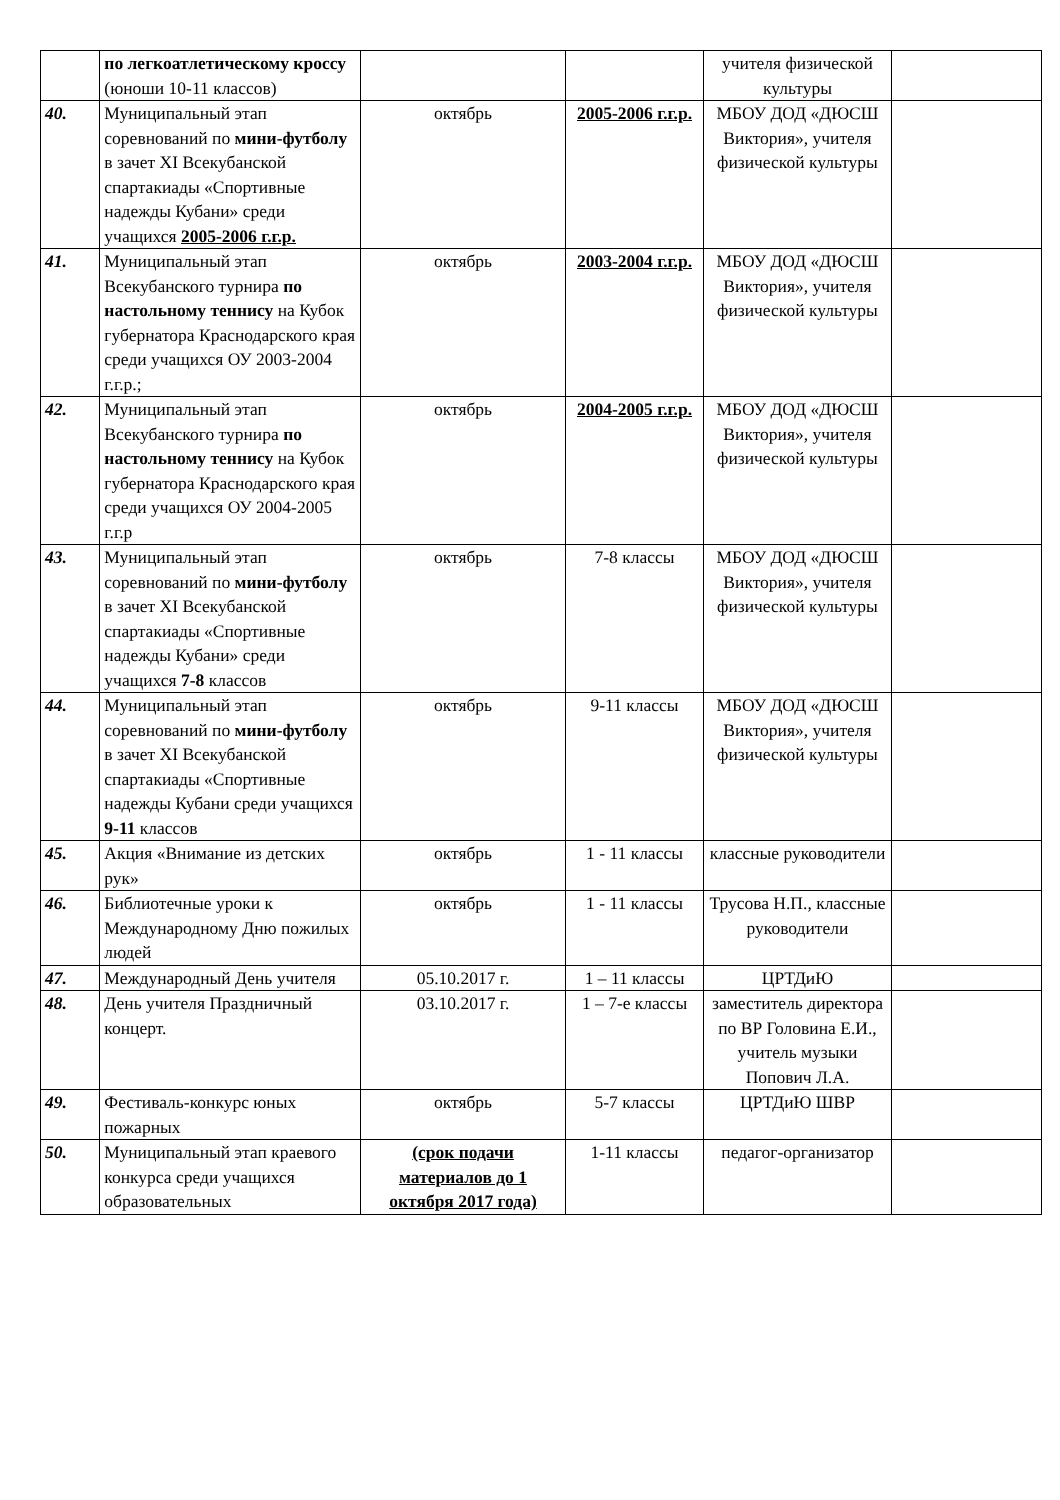| | по легкоатлетическому кроссу (юноши 10-11 классов) | | | учителя физической культуры | |
| 40. | Муниципальный этап соревнований по мини-футболу в зачет XI Всекубанской спартакиады «Спортивные надежды Кубани» среди учащихся 2005-2006 г.г.р. | октябрь | 2005-2006 г.г.р. | МБОУ ДОД «ДЮСШ Виктория», учителя физической культуры | |
| 41. | Муниципальный этап Всекубанского турнира по настольному теннису на Кубок губернатора Краснодарского края среди учащихся ОУ 2003-2004 г.г.р.; | октябрь | 2003-2004 г.г.р. | МБОУ ДОД «ДЮСШ Виктория», учителя физической культуры | |
| 42. | Муниципальный этап Всекубанского турнира по настольному теннису на Кубок губернатора Краснодарского края среди учащихся ОУ 2004-2005 г.г.р | октябрь | 2004-2005 г.г.р. | МБОУ ДОД «ДЮСШ Виктория», учителя физической культуры | |
| 43. | Муниципальный этап соревнований по мини-футболу в зачет XI Всекубанской спартакиады «Спортивные надежды Кубани» среди учащихся 7-8 классов | октябрь | 7-8 классы | МБОУ ДОД «ДЮСШ Виктория», учителя физической культуры | |
| 44. | Муниципальный этап соревнований по мини-футболу в зачет XI Всекубанской спартакиады «Спортивные надежды Кубани среди учащихся 9-11 классов | октябрь | 9-11 классы | МБОУ ДОД «ДЮСШ Виктория», учителя физической культуры | |
| 45. | Акция «Внимание из детских рук» | октябрь | 1 - 11 классы | классные руководители | |
| 46. | Библиотечные уроки к Международному Дню пожилых людей | октябрь | 1 - 11 классы | Трусова Н.П., классные руководители | |
| 47. | Международный День учителя | 05.10.2017 г. | 1 – 11 классы | ЦРТДиЮ | |
| 48. | День учителя Праздничный концерт. | 03.10.2017 г. | 1 – 7-е классы | заместитель директора по ВР Головина Е.И., учитель музыки Попович Л.А. | |
| 49. | Фестиваль-конкурс юных пожарных | октябрь | 5-7 классы | ЦРТДиЮ ШВР | |
| 50. | Муниципальный этап краевого конкурса среди учащихся образовательных | (срок подачи материалов до 1 октября 2017 года) | 1-11 классы | педагог-организатор | |